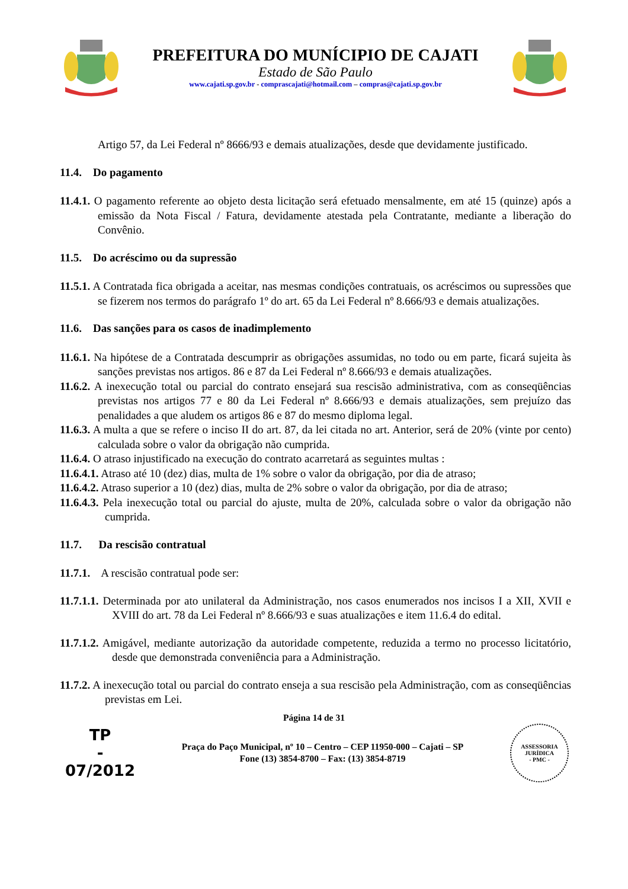PREFEITURA DO MUNÍCIPIO DE CAJATI
Estado de São Paulo
www.cajati.sp.gov.br - comprascajati@hotmail.com – compras@cajati.sp.gov.br
Artigo 57, da Lei Federal nº 8666/93 e demais atualizações, desde que devidamente justificado.
11.4. Do pagamento
11.4.1. O pagamento referente ao objeto desta licitação será efetuado mensalmente, em até 15 (quinze) após a emissão da Nota Fiscal / Fatura, devidamente atestada pela Contratante, mediante a liberação do Convênio.
11.5. Do acréscimo ou da supressão
11.5.1. A Contratada fica obrigada a aceitar, nas mesmas condições contratuais, os acréscimos ou supressões que se fizerem nos termos do parágrafo 1º do art. 65 da Lei Federal nº 8.666/93 e demais atualizações.
11.6. Das sanções para os casos de inadimplemento
11.6.1. Na hipótese de a Contratada descumprir as obrigações assumidas, no todo ou em parte, ficará sujeita às sanções previstas nos artigos. 86 e 87 da Lei Federal nº 8.666/93 e demais atualizações.
11.6.2. A inexecução total ou parcial do contrato ensejará sua rescisão administrativa, com as conseqüências previstas nos artigos 77 e 80 da Lei Federal nº 8.666/93 e demais atualizações, sem prejuízo das penalidades a que aludem os artigos 86 e 87 do mesmo diploma legal.
11.6.3. A multa a que se refere o inciso II do art. 87, da lei citada no art. Anterior, será de 20% (vinte por cento) calculada sobre o valor da obrigação não cumprida.
11.6.4. O atraso injustificado na execução do contrato acarretará as seguintes multas :
11.6.4.1. Atraso até 10 (dez) dias, multa de 1% sobre o valor da obrigação, por dia de atraso;
11.6.4.2. Atraso superior a 10 (dez) dias, multa de 2% sobre o valor da obrigação, por dia de atraso;
11.6.4.3. Pela inexecução total ou parcial do ajuste, multa de 20%, calculada sobre o valor da obrigação não cumprida.
11.7. Da rescisão contratual
11.7.1. A rescisão contratual pode ser:
11.7.1.1. Determinada por ato unilateral da Administração, nos casos enumerados nos incisos I a XII, XVII e XVIII do art. 78 da Lei Federal nº 8.666/93 e suas atualizações e item 11.6.4 do edital.
11.7.1.2. Amigável, mediante autorização da autoridade competente, reduzida a termo no processo licitatório, desde que demonstrada conveniência para a Administração.
11.7.2. A inexecução total ou parcial do contrato enseja a sua rescisão pela Administração, com as conseqüências previstas em Lei.
Página 14 de 31
TP
-
07/2012
Praça do Paço Municipal, nº 10 – Centro – CEP 11950-000 – Cajati – SP
Fone (13) 3854-8700 – Fax: (13) 3854-8719
ASSESSORIA JURÍDICA
- PMC -